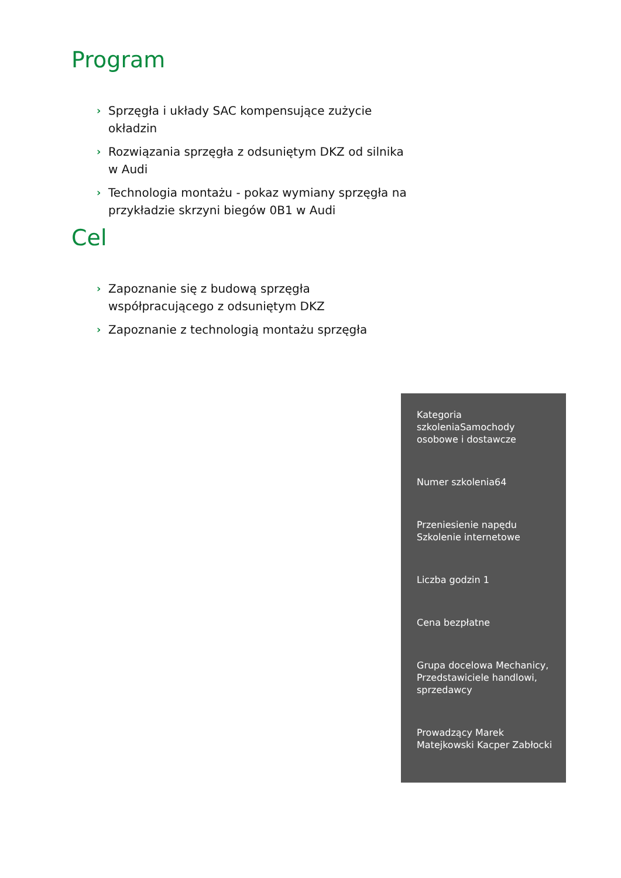Program
› Sprzęgła i układy SAC kompensujące zużycie okładzin
› Rozwiązania sprzęgła z odsuniętym DKZ od silnika w Audi
› Technologia montażu - pokaz wymiany sprzęgła na przykładzie skrzyni biegów 0B1 w Audi
Cel
› Zapoznanie się z budową sprzęgła współpracującego z odsuniętym DKZ
› Zapoznanie z technologią montażu sprzęgła
Kategoria szkoleniaSamochody osobowe i dostawcze
Numer szkolenia64
Przeniesienie napędu Szkolenie internetowe
Liczba godzin 1
Cena bezpłatne
Grupa docelowa Mechanicy, Przedstawiciele handlowi, sprzedawcy
Prowadzący Marek Matejkowski Kacper Zabłocki